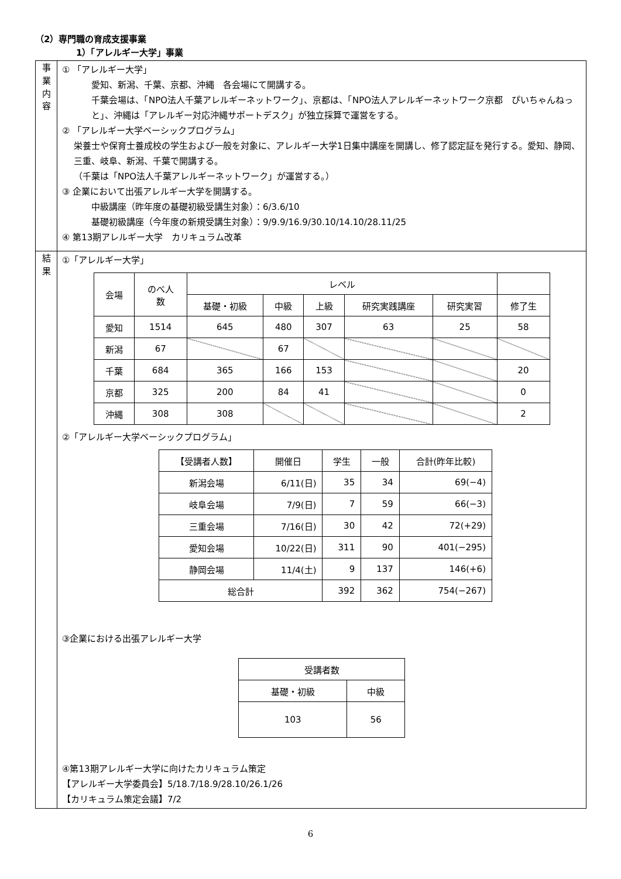（2）専門職の育成支援事業
1）「アレルギー大学」事業
| 事 業 内 容 | ① 「アレルギー大学」 愛知、新潟、千葉、京都、沖縄 各会場にて開講する。 千葉会場は、「NPO法人千葉アレルギーネットワーク」、京都は、「NPO法人アレルギーネットワーク京都 ぴいちゃんねっと」、沖縄は「アレルギー対応沖縄サポートデスク」が独立採算で運営をする。 ② 「アレルギー大学ベーシックプログラム」 栄養士や保育士養成校の学生および一般を対象に、アレルギー大学1日集中講座を開講し、修了認定証を発行する。愛知、静岡、三重、岐阜、新潟、千葉で開講する。 （千葉は「NPO法人千葉アレルギーネットワーク」が運営する。） ③ 企業において出張アレルギー大学を開講する。 中級講座（昨年度の基礎初級受講生対象）：6/3.6/10 基礎初級講座（今年度の新規受講生対象）：9/9.9/16.9/30.10/14.10/28.11/25 ④ 第13期アレルギー大学 カリキュラム改革 |
| 結 果 | ①「アレルギー大学」 / 会場 / のべ人 数 / レベル / / / / / / / --- / --- / --- / --- / --- / --- / --- / --- / / / / 基礎・初級 / 中級 / 上級 / 研究実践講座 / 研究実習 / 修了生 / / 愛知 / 1514 / 645 / 480 / 307 / 63 / 25 / 58 / / 新潟 / 67 / / 67 / / / / / / 千葉 / 684 / 365 / 166 / 153 / / / 20 / / 京都 / 325 / 200 / 84 / 41 / / / 0 / / 沖縄 / 308 / 308 / / / / / 2 / ②「アレルギー大学ベーシックプログラム」 / 【受講者人数】 / 開催日 / 学生 / 一般 / 合計(昨年比較) / / --- / --- / --- / --- / --- / / 新潟会場 / 6/11(日) / 35 / 34 / 69(−4) / / 岐阜会場 / 7/9(日) / 7 / 59 / 66(−3) / / 三重会場 / 7/16(日) / 30 / 42 / 72(+29) / / 愛知会場 / 10/22(日) / 311 / 90 / 401(−295) / / 静岡会場 / 11/4(土) / 9 / 137 / 146(+6) / / 総合計 / / 392 / 362 / 754(−267) / ③企業における出張アレルギー大学 / 受講者数 / / / --- / --- / / 基礎・初級 / 中級 / / 103 / 56 / ④第13期アレルギー大学に向けたカリキュラム策定 【アレルギー大学委員会】5/18.7/18.9/28.10/26.1/26 【カリキュラム策定会議】7/2 |
6